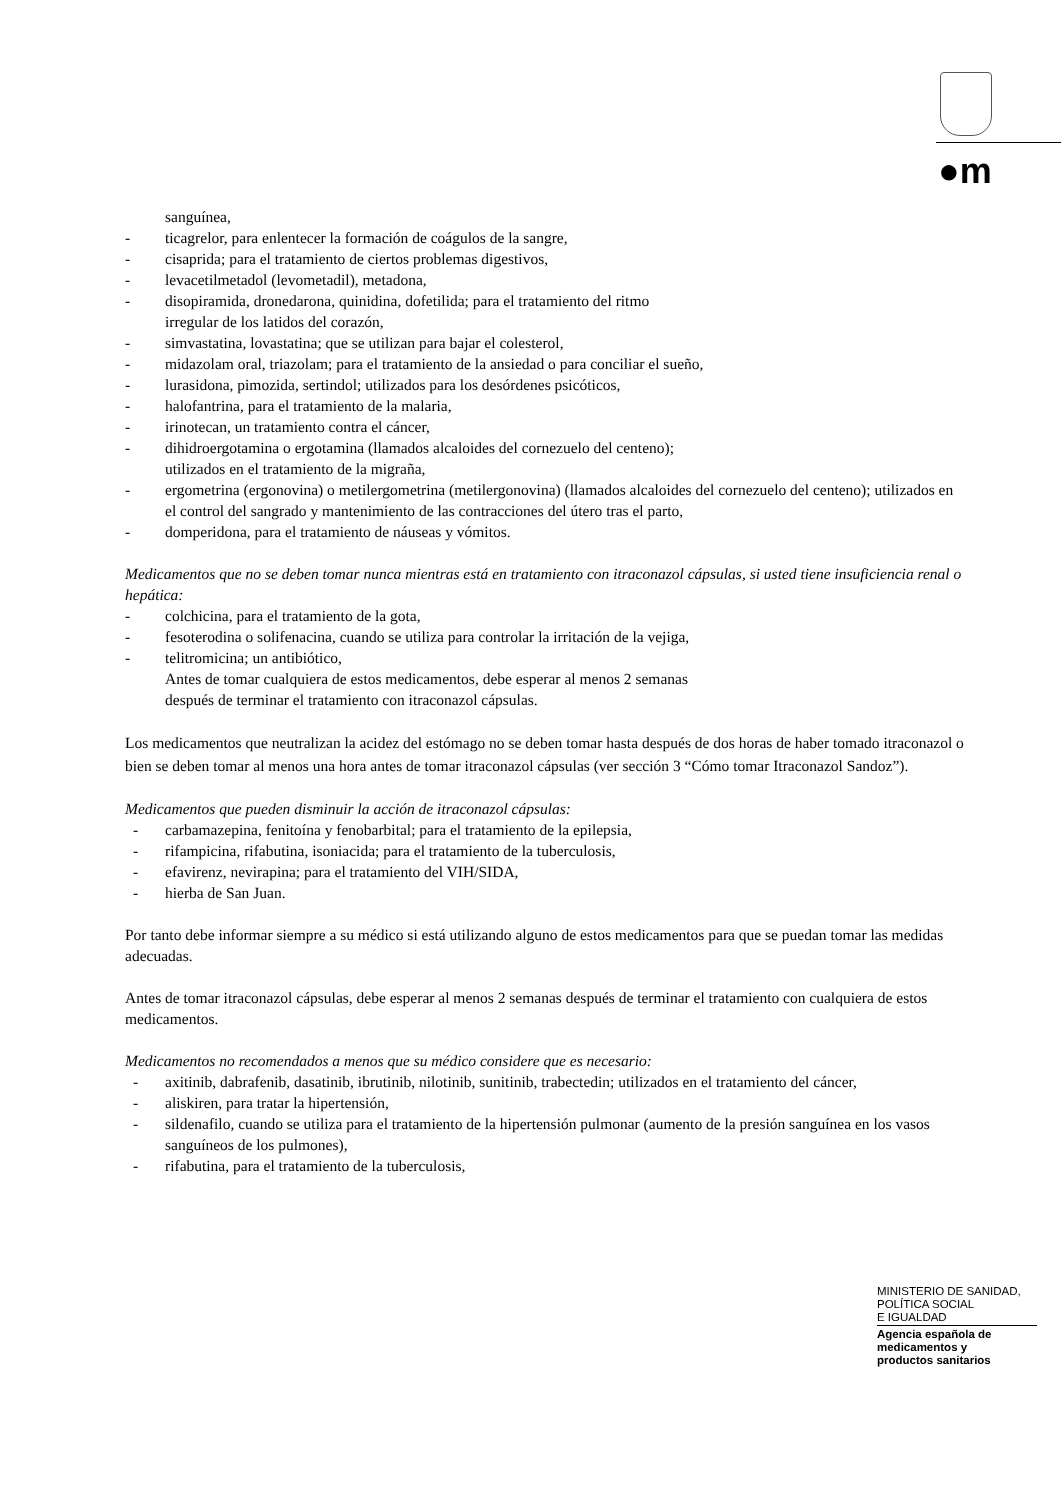●m
sanguínea,
- ticagrelor, para enlentecer la formación de coágulos de la sangre,
- cisaprida; para el tratamiento de ciertos problemas digestivos,
- levacetilmetadol (levometadil), metadona,
- disopiramida, dronedarona, quinidina, dofetilida; para el tratamiento del ritmo
irregular de los latidos del corazón,
- simvastatina, lovastatina; que se utilizan para bajar el colesterol,
- midazolam oral, triazolam; para el tratamiento de la ansiedad o para conciliar el sueño,
- lurasidona, pimozida, sertindol; utilizados para los desórdenes psicóticos,
- halofantrina, para el tratamiento de la malaria,
- irinotecan, un tratamiento contra el cáncer,
- dihidroergotamina o ergotamina (llamados alcaloides del cornezuelo del centeno);
utilizados en el tratamiento de la migraña,
- ergometrina (ergonovina) o metilergometrina (metilergonovina) (llamados alcaloides del cornezuelo del centeno); utilizados en el control del sangrado y mantenimiento de las contracciones del útero tras el parto,
- domperidona, para el tratamiento de náuseas y vómitos.
Medicamentos que no se deben tomar nunca mientras está en tratamiento con itraconazol cápsulas, si usted tiene insuficiencia renal o hepática:
- colchicina, para el tratamiento de la gota,
- fesoterodina o solifenacina, cuando se utiliza para controlar la irritación de la vejiga,
- telitromicina; un antibiótico,
Antes de tomar cualquiera de estos medicamentos, debe esperar al menos 2 semanas
después de terminar el tratamiento con itraconazol cápsulas.
Los medicamentos que neutralizan la acidez del estómago no se deben tomar hasta después de dos horas de haber tomado itraconazol o bien se deben tomar al menos una hora antes de tomar itraconazol cápsulas (ver sección 3 “Cómo tomar Itraconazol Sandoz”).
Medicamentos que pueden disminuir la acción de itraconazol cápsulas:
- carbamazepina, fenitoína y fenobarbital; para el tratamiento de la epilepsia,
- rifampicina, rifabutina, isoniacida; para el tratamiento de la tuberculosis,
- efavirenz, nevirapina; para el tratamiento del VIH/SIDA,
- hierba de San Juan.
Por tanto debe informar siempre a su médico si está utilizando alguno de estos medicamentos para que se puedan tomar las medidas adecuadas.
Antes de tomar itraconazol cápsulas, debe esperar al menos 2 semanas después de terminar el tratamiento con cualquiera de estos medicamentos.
Medicamentos no recomendados a menos que su médico considere que es necesario:
- axitinib, dabrafenib, dasatinib, ibrutinib, nilotinib, sunitinib, trabectedin; utilizados en el tratamiento del cáncer,
- aliskiren, para tratar la hipertensión,
- sildenafilo, cuando se utiliza para el tratamiento de la hipertensión pulmonar (aumento de la presión sanguínea en los vasos sanguíneos de los pulmones),
- rifabutina, para el tratamiento de la tuberculosis,
MINISTERIO DE SANIDAD,
POLÍTICA SOCIAL
E IGUALDAD
Agencia española de
medicamentos y
productos sanitarios